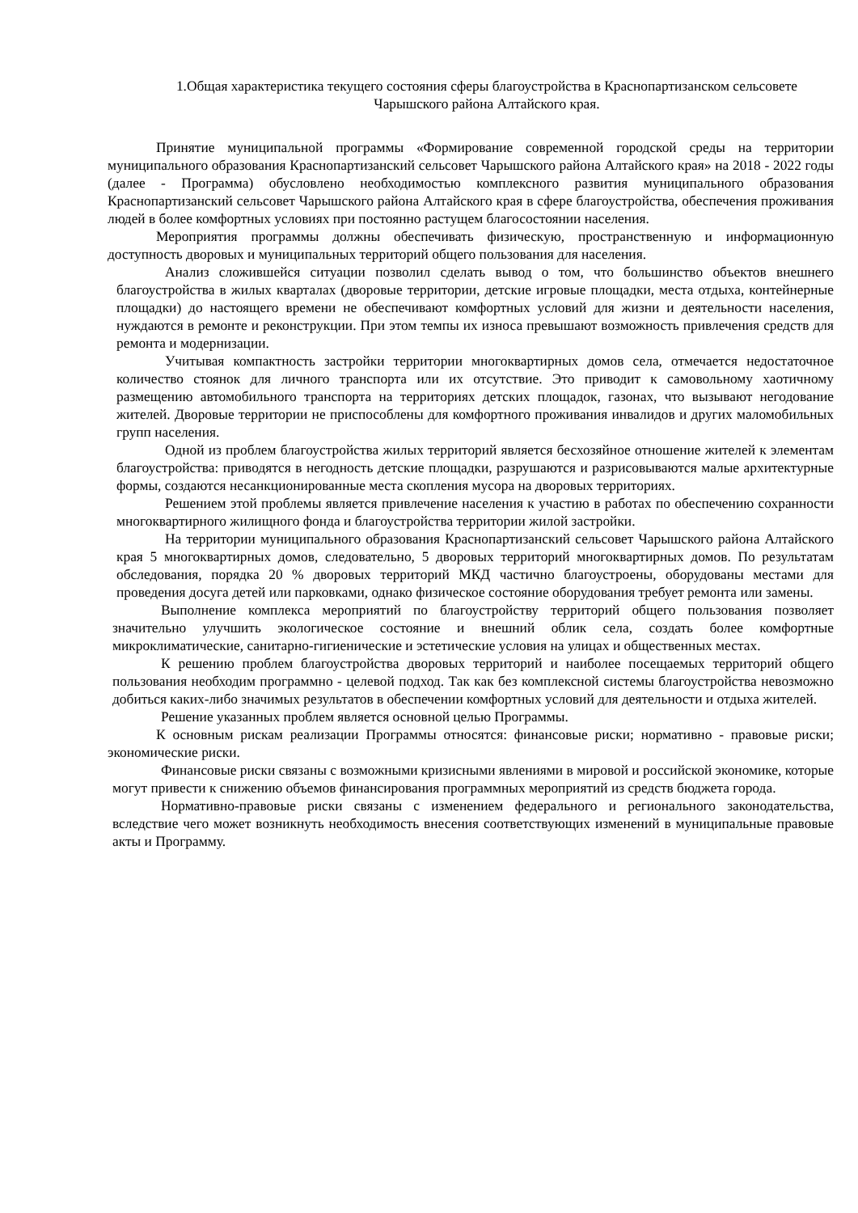1.Общая характеристика текущего состояния сферы благоустройства в Краснопартизанском сельсовете Чарышского района Алтайского края.
Принятие муниципальной программы «Формирование современной городской среды на территории муниципального образования Краснопартизанский сельсовет Чарышского района Алтайского края» на 2018 - 2022 годы (далее - Программа) обусловлено необходимостью комплексного развития муниципального образования Краснопартизанский сельсовет Чарышского района Алтайского края в сфере благоустройства, обеспечения проживания людей в более комфортных условиях при постоянно растущем благосостоянии населения.
Мероприятия программы должны обеспечивать физическую, пространственную и информационную доступность дворовых и муниципальных территорий общего пользования для населения.
Анализ сложившейся ситуации позволил сделать вывод о том, что большинство объектов внешнего благоустройства в жилых кварталах (дворовые территории, детские игровые площадки, места отдыха, контейнерные площадки) до настоящего времени не обеспечивают комфортных условий для жизни и деятельности населения, нуждаются в ремонте и реконструкции. При этом темпы их износа превышают возможность привлечения средств для ремонта и модернизации.
Учитывая компактность застройки территории многоквартирных домов села, отмечается недостаточное количество стоянок для личного транспорта или их отсутствие. Это приводит к самовольному хаотичному размещению автомобильного транспорта на территориях детских площадок, газонах, что вызывают негодование жителей. Дворовые территории не приспособлены для комфортного проживания инвалидов и других маломобильных групп населения.
Одной из проблем благоустройства жилых территорий является бесхозяйное отношение жителей к элементам благоустройства: приводятся в негодность детские площадки, разрушаются и разрисовываются малые архитектурные формы, создаются несанкционированные места скопления мусора на дворовых территориях.
Решением этой проблемы является привлечение населения к участию в работах по обеспечению сохранности многоквартирного жилищного фонда и благоустройства территории жилой застройки.
На территории муниципального образования Краснопартизанский сельсовет Чарышского района Алтайского края 5 многоквартирных домов, следовательно, 5 дворовых территорий многоквартирных домов. По результатам обследования, порядка 20 % дворовых территорий МКД частично благоустроены, оборудованы местами для проведения досуга детей или парковками, однако физическое состояние оборудования требует ремонта или замены.
Выполнение комплекса мероприятий по благоустройству территорий общего пользования позволяет значительно улучшить экологическое состояние и внешний облик села, создать более комфортные микроклиматические, санитарно-гигиенические и эстетические условия на улицах и общественных местах.
К решению проблем благоустройства дворовых территорий и наиболее посещаемых территорий общего пользования необходим программно - целевой подход. Так как без комплексной системы благоустройства невозможно добиться каких-либо значимых результатов в обеспечении комфортных условий для деятельности и отдыха жителей.
Решение указанных проблем является основной целью Программы.
К основным рискам реализации Программы относятся: финансовые риски; нормативно - правовые риски; экономические риски.
Финансовые риски связаны с возможными кризисными явлениями в мировой и российской экономике, которые могут привести к снижению объемов финансирования программных мероприятий из средств бюджета города.
Нормативно-правовые риски связаны с изменением федерального и регионального законодательства, вследствие чего может возникнуть необходимость внесения соответствующих изменений в муниципальные правовые акты и Программу.